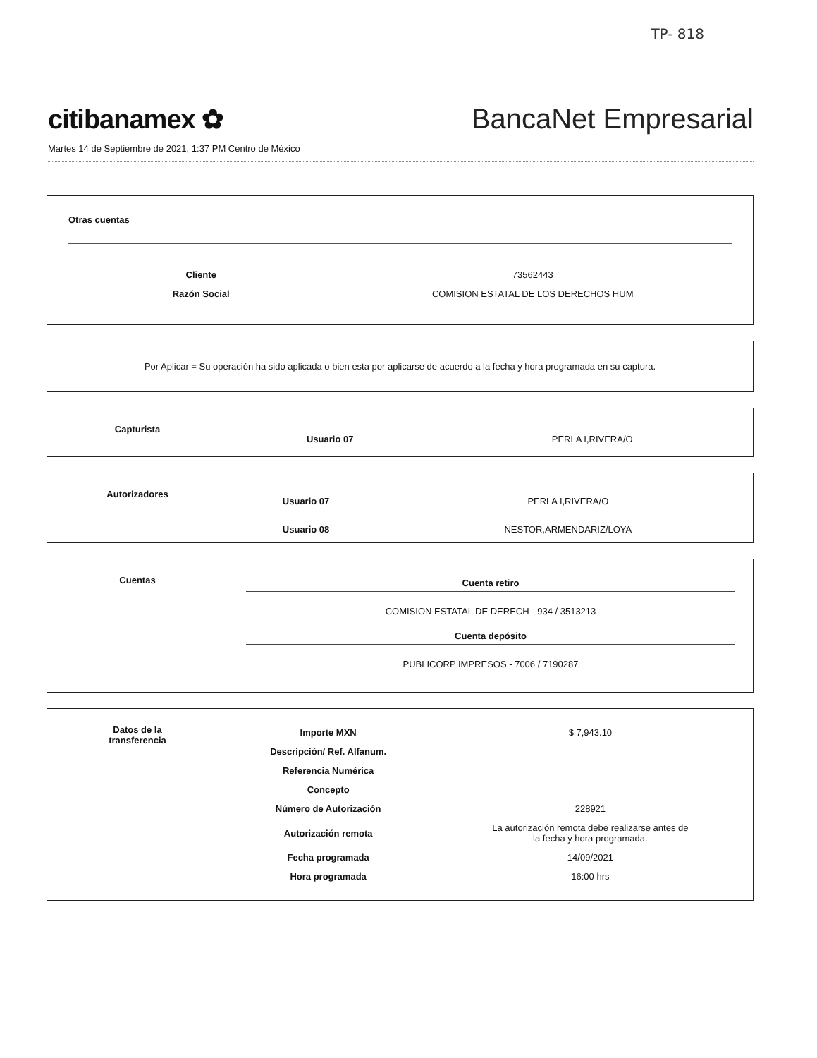TP- 818
citibanamex ✿
BancaNet Empresarial
Martes 14 de Septiembre de 2021, 1:37 PM Centro de México
Otras cuentas
| Cliente | 73562443 |
| Razón Social | COMISION ESTATAL DE LOS DERECHOS HUM |
Por Aplicar = Su operación ha sido aplicada o bien esta por aplicarse de acuerdo a la fecha y hora programada en su captura.
| Capturista | Usuario 07 | PERLA I,RIVERA/O |
| Autorizadores | Usuario 07 | PERLA I,RIVERA/O |
| | Usuario 08 | NESTOR,ARMENDARIZ/LOYA |
| Cuentas | Cuenta retiro COMISION ESTATAL DE DERECH - 934 / 3513213 Cuenta depósito PUBLICORP IMPRESOS - 7006 / 7190287 |
| Datos de la transferencia | Importe MXN | $ 7,943.10 |
| | Descripción/ Ref. Alfanum. | |
| | Referencia Numérica | |
| | Concepto | |
| | Número de Autorización | 228921 |
| | Autorización remota | La autorización remota debe realizarse antes de la fecha y hora programada. |
| | Fecha programada | 14/09/2021 |
| | Hora programada | 16:00 hrs |